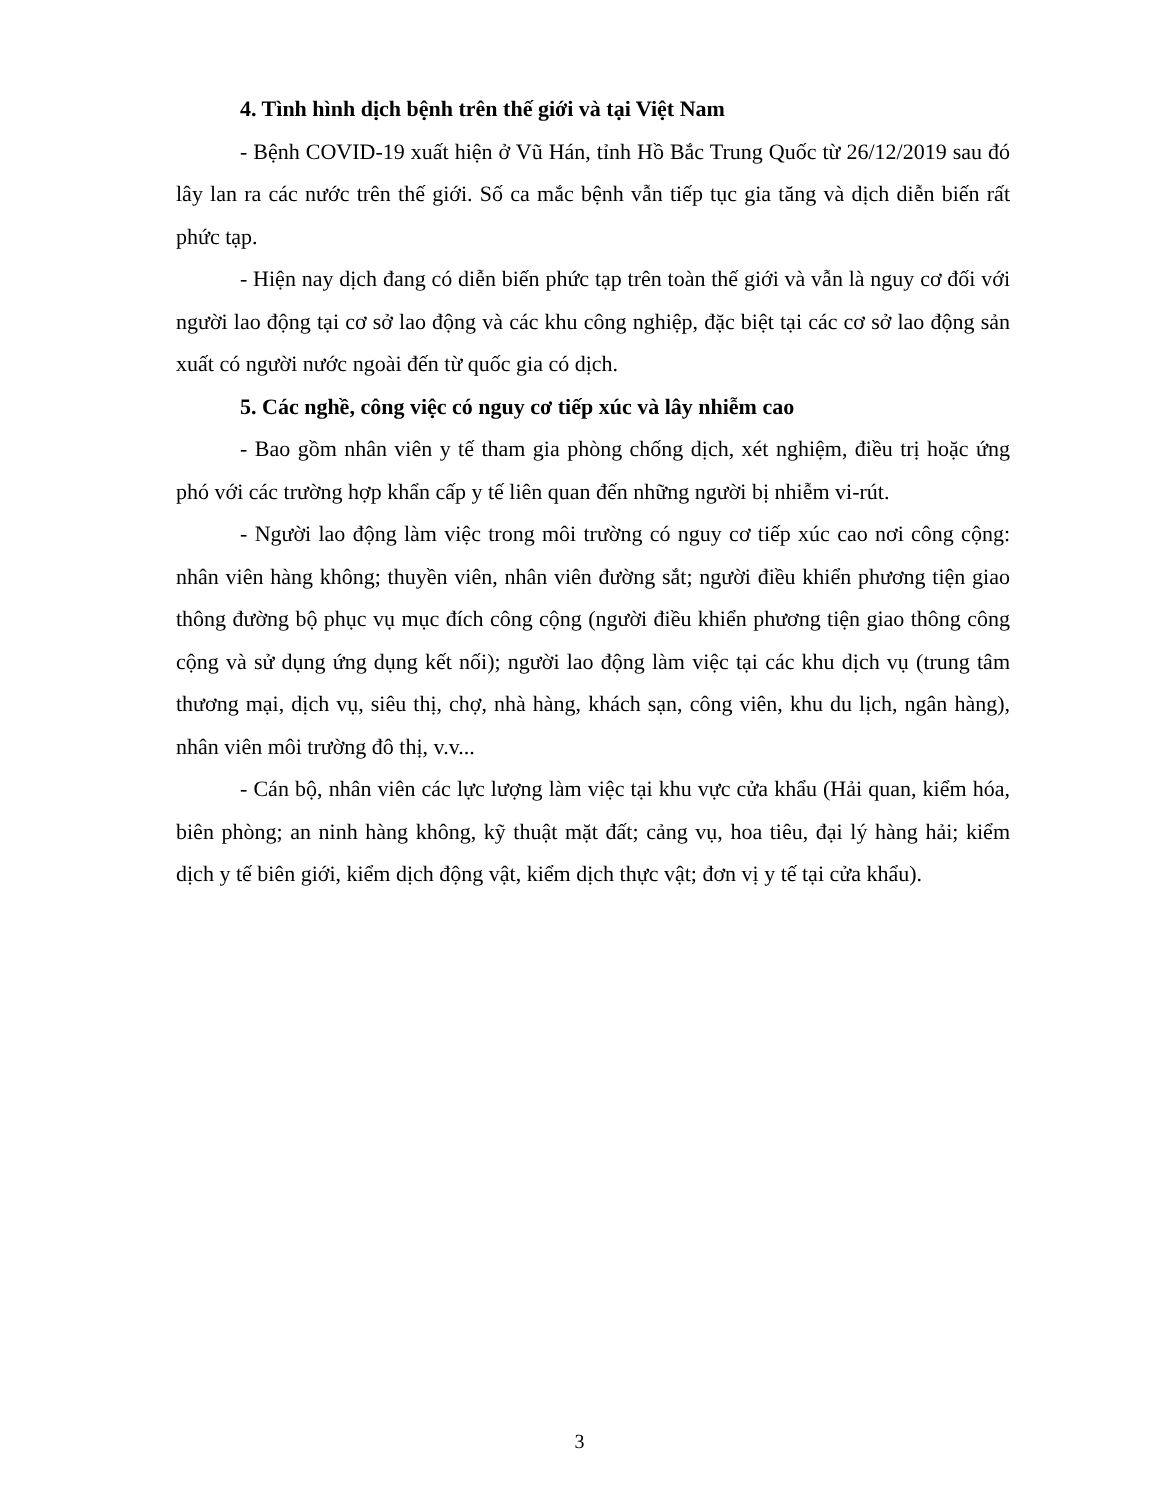4. Tình hình dịch bệnh trên thế giới và tại Việt Nam
- Bệnh COVID-19 xuất hiện ở Vũ Hán, tỉnh Hồ Bắc Trung Quốc từ 26/12/2019 sau đó lây lan ra các nước trên thế giới. Số ca mắc bệnh vẫn tiếp tục gia tăng và dịch diễn biến rất phức tạp.
- Hiện nay dịch đang có diễn biến phức tạp trên toàn thế giới và vẫn là nguy cơ đối với người lao động tại cơ sở lao động và các khu công nghiệp, đặc biệt tại các cơ sở lao động sản xuất có người nước ngoài đến từ quốc gia có dịch.
5. Các nghề, công việc có nguy cơ tiếp xúc và lây nhiễm cao
- Bao gồm nhân viên y tế tham gia phòng chống dịch, xét nghiệm, điều trị hoặc ứng phó với các trường hợp khẩn cấp y tế liên quan đến những người bị nhiễm vi-rút.
- Người lao động làm việc trong môi trường có nguy cơ tiếp xúc cao nơi công cộng: nhân viên hàng không; thuyền viên, nhân viên đường sắt; người điều khiển phương tiện giao thông đường bộ phục vụ mục đích công cộng (người điều khiển phương tiện giao thông công cộng và sử dụng ứng dụng kết nối); người lao động làm việc tại các khu dịch vụ (trung tâm thương mại, dịch vụ, siêu thị, chợ, nhà hàng, khách sạn, công viên, khu du lịch, ngân hàng), nhân viên môi trường đô thị, v.v...
- Cán bộ, nhân viên các lực lượng làm việc tại khu vực cửa khẩu (Hải quan, kiểm hóa, biên phòng; an ninh hàng không, kỹ thuật mặt đất; cảng vụ, hoa tiêu, đại lý hàng hải; kiểm dịch y tế biên giới, kiểm dịch động vật, kiểm dịch thực vật; đơn vị y tế tại cửa khẩu).
3